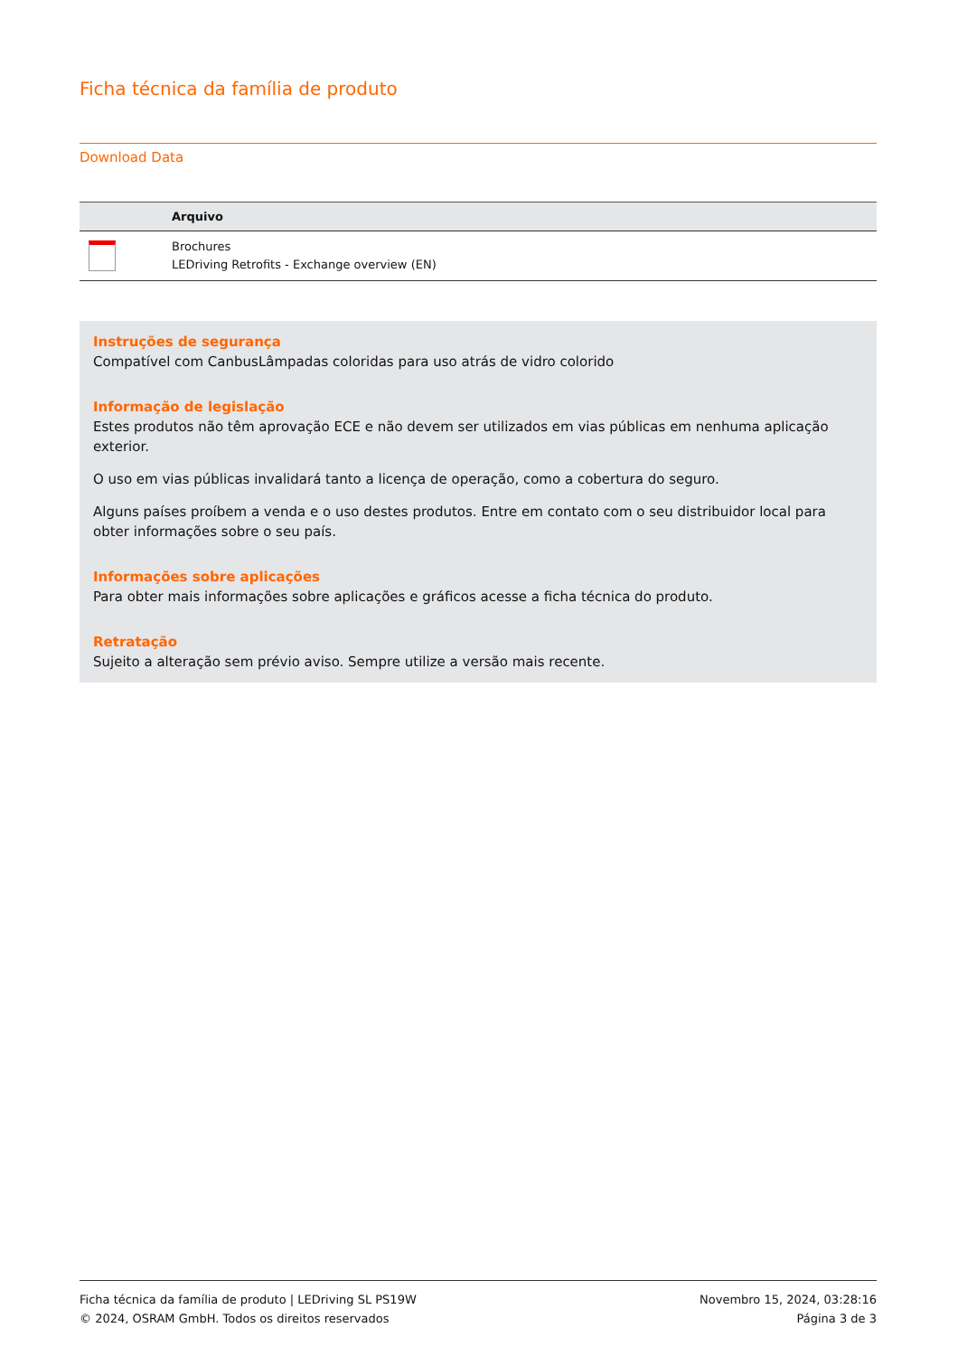Ficha técnica da família de produto
Download Data
| | Arquivo |
| --- | --- |
| | Brochures LEDriving Retrofits - Exchange overview (EN) |
Instruções de segurança
Compatível com CanbusLâmpadas coloridas para uso atrás de vidro colorido
Informação de legislação
Estes produtos não têm aprovação ECE e não devem ser utilizados em vias públicas em nenhuma aplicação exterior.
O uso em vias públicas invalidará tanto a licença de operação, como a cobertura do seguro.
Alguns países proíbem a venda e o uso destes produtos. Entre em contato com o seu distribuidor local para obter informações sobre o seu país.
Informações sobre aplicações
Para obter mais informações sobre aplicações e gráficos acesse a ficha técnica do produto.
Retratação
Sujeito a alteração sem prévio aviso. Sempre utilize a versão mais recente.
Ficha técnica da família de produto | LEDriving SL PS19W
© 2024, OSRAM GmbH. Todos os direitos reservados
Novembro 15, 2024, 03:28:16
Página 3 de 3